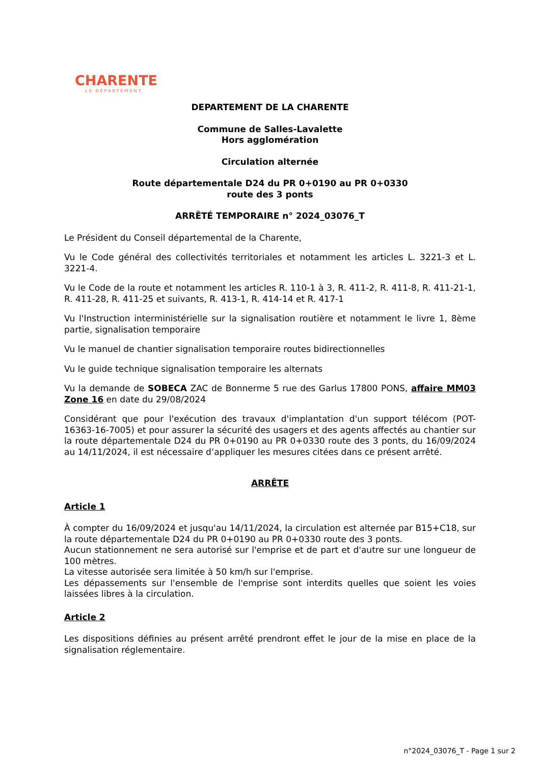CHARENTE
LE DÉPARTEMENT
DEPARTEMENT DE LA CHARENTE
Commune de Salles-Lavalette
Hors agglomération
Circulation alternée
Route départementale D24 du PR 0+0190 au PR 0+0330
route des 3 ponts
ARRÊTÉ TEMPORAIRE n° 2024_03076_T
Le Président du Conseil départemental de la Charente,
Vu le Code général des collectivités territoriales et notamment les articles L. 3221-3 et L. 3221-4.
Vu le Code de la route et notamment les articles R. 110-1 à 3, R. 411-2, R. 411-8, R. 411-21-1, R. 411-28, R. 411-25 et suivants, R. 413-1, R. 414-14 et R. 417-1
Vu l'Instruction interministérielle sur la signalisation routière et notamment le livre 1, 8ème partie, signalisation temporaire
Vu le manuel de chantier signalisation temporaire routes bidirectionnelles
Vu le guide technique signalisation temporaire les alternats
Vu la demande de SOBECA ZAC de Bonnerme 5 rue des Garlus 17800 PONS, affaire MM03 Zone 16 en date du 29/08/2024
Considérant que pour l'exécution des travaux d'implantation d'un support télécom (POT-16363-16-7005) et pour assurer la sécurité des usagers et des agents affectés au chantier sur la route départementale D24 du PR 0+0190 au PR 0+0330 route des 3 ponts, du 16/09/2024 au 14/11/2024, il est nécessaire d’appliquer les mesures citées dans ce présent arrêté.
ARRÊTE
Article 1
À compter du 16/09/2024 et jusqu'au 14/11/2024, la circulation est alternée par B15+C18, sur la route départementale D24 du PR 0+0190 au PR 0+0330 route des 3 ponts.
Aucun stationnement ne sera autorisé sur l'emprise et de part et d'autre sur une longueur de 100 mètres.
La vitesse autorisée sera limitée à 50 km/h sur l'emprise.
Les dépassements sur l'ensemble de l'emprise sont interdits quelles que soient les voies laissées libres à la circulation.
Article 2
Les dispositions définies au présent arrêté prendront effet le jour de la mise en place de la signalisation réglementaire.
n°2024_03076_T - Page 1 sur 2